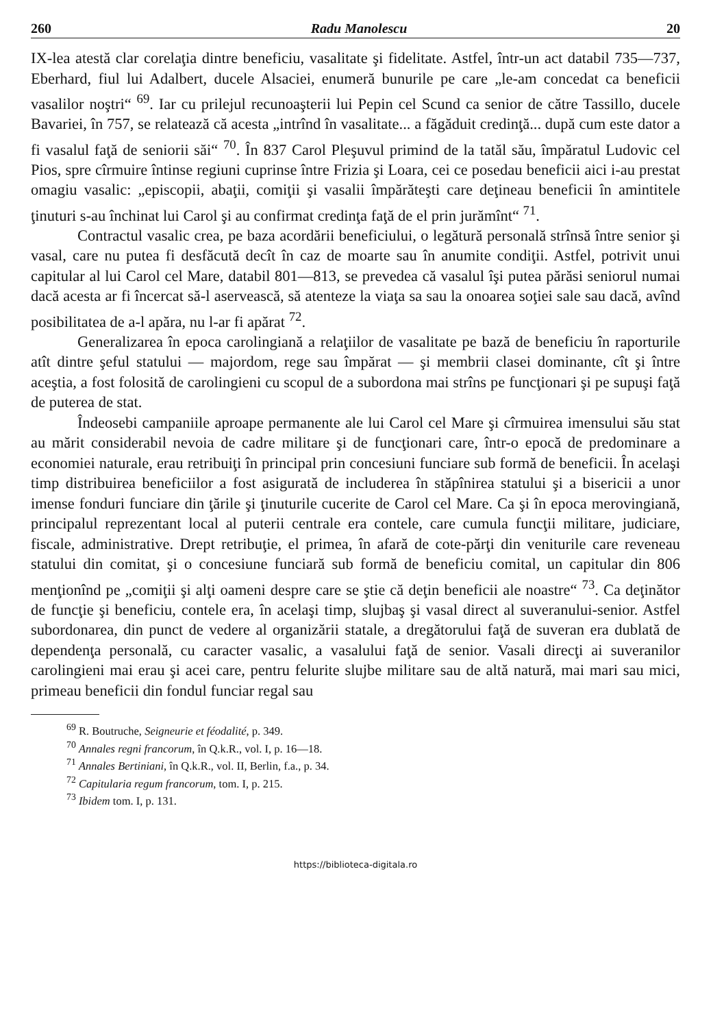260 Radu Manolescu 20
IX-lea atestă clar corelaţia dintre beneficiu, vasalitate şi fidelitate. Astfel, într-un act databil 735—737, Eberhard, fiul lui Adalbert, ducele Alsaciei, enumeră bunurile pe care „le-am concedat ca beneficii vasalilor noştri“ <sup>69</sup>. Iar cu prilejul recunoaşterii lui Pepin cel Scund ca senior de către Tassillo, ducele Bavariei, în 757, se relatează că acesta „intrînd în vasalitate... a făgăduit credinţă... după cum este dator a fi vasalul faţă de seniorii săi“ <sup>70</sup>. În 837 Carol Pleşuvul primind de la tatăl său, împăratul Ludovic cel Pios, spre cîrmuire întinse regiuni cuprinse între Frizia şi Loara, cei ce posedau beneficii aici i-au prestat omagiu vasalic: „episcopii, abaţii, comiţii şi vasalii împărăteşti care deţineau beneficii în amintitele ţinuturi s-au închinat lui Carol şi au confirmat credinţa faţă de el prin jurămînt“ <sup>71</sup>.
Contractul vasalic crea, pe baza acordării beneficiului, o legătură personală strînsă între senior şi vasal, care nu putea fi desfăcută decît în caz de moarte sau în anumite condiţii. Astfel, potrivit unui capitular al lui Carol cel Mare, databil 801—813, se prevedea că vasalul îşi putea părăsi seniorul numai dacă acesta ar fi încercat să-l aservească, să atenteze la viaţa sa sau la onoarea soţiei sale sau dacă, avînd posibilitatea de a-l apăra, nu l-ar fi apărat <sup>72</sup>.
Generalizarea în epoca carolingiană a relaţiilor de vasalitate pe bază de beneficiu în raporturile atît dintre şeful statului — majordom, rege sau împărat — şi membrii clasei dominante, cît şi între aceştia, a fost folosită de carolingieni cu scopul de a subordona mai strîns pe funcţionari şi pe supuşi faţă de puterea de stat.
Îndeosebi campaniile aproape permanente ale lui Carol cel Mare şi cîrmuirea imensului său stat au mărit considerabil nevoia de cadre militare şi de funcţionari care, într-o epocă de predominare a economiei naturale, erau retribuiţi în principal prin concesiuni funciare sub formă de beneficii. În acelaşi timp distribuirea beneficiilor a fost asigurată de includerea în stăpînirea statului şi a bisericii a unor imense fonduri funciare din ţările şi ţinuturile cucerite de Carol cel Mare. Ca şi în epoca merovingiană, principalul reprezentant local al puterii centrale era contele, care cumula funcţii militare, judiciare, fiscale, administrative. Drept retribuţie, el primea, în afară de cote-părţi din veniturile care reveneau statului din comitat, şi o concesiune funciară sub formă de beneficiu comital, un capitular din 806 menţionînd pe „comiţii şi alţi oameni despre care se ştie că deţin beneficii ale noastre“ <sup>73</sup>. Ca deţinător de funcţie şi beneficiu, contele era, în acelaşi timp, slujbaş şi vasal direct al suveranului-senior. Astfel subordonarea, din punct de vedere al organizării statale, a dregătorului faţă de suveran era dublată de dependenţa personală, cu caracter vasalic, a vasalului faţă de senior. Vasali direcţi ai suveranilor carolingieni mai erau şi acei care, pentru felurite slujbe militare sau de altă natură, mai mari sau mici, primeau beneficii din fondul funciar regal sau
<sup>69</sup> R. Boutruche, Seigneurie et féodalité, p. 349.
<sup>70</sup> Annales regni francorum, în Q.k.R., vol. I, p. 16—18.
<sup>71</sup> Annales Bertiniani, în Q.k.R., vol. II, Berlin, f.a., p. 34.
<sup>72</sup> Capitularia regum francorum, tom. I, p. 215.
<sup>73</sup> Ibidem tom. I, p. 131.
https://biblioteca-digitala.ro